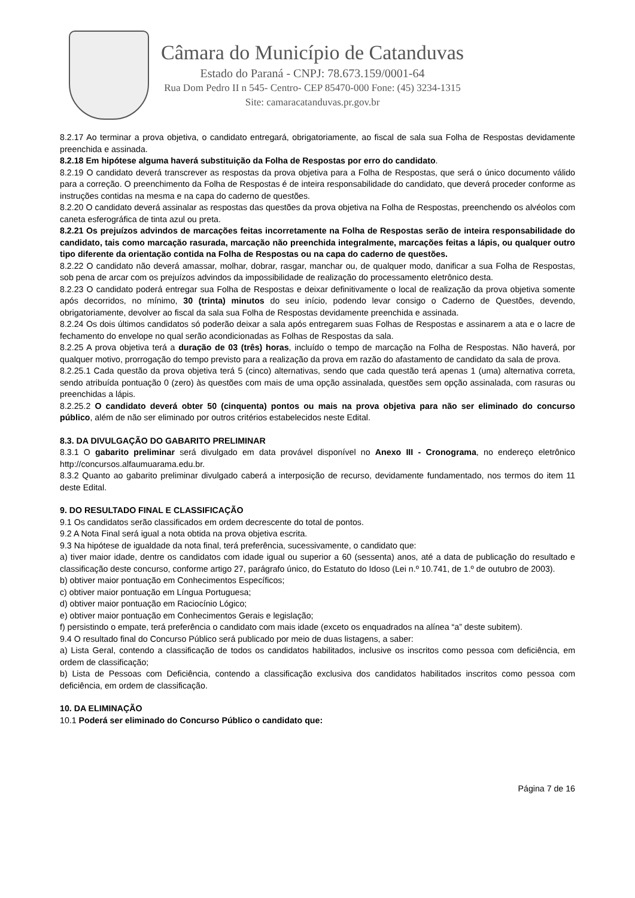Câmara do Município de Catanduvas
Estado do Paraná - CNPJ: 78.673.159/0001-64
Rua Dom Pedro II n 545- Centro- CEP 85470-000 Fone: (45) 3234-1315
Site: camaracatanduvas.pr.gov.br
8.2.17 Ao terminar a prova objetiva, o candidato entregará, obrigatoriamente, ao fiscal de sala sua Folha de Respostas devidamente preenchida e assinada.
8.2.18 Em hipótese alguma haverá substituição da Folha de Respostas por erro do candidato.
8.2.19 O candidato deverá transcrever as respostas da prova objetiva para a Folha de Respostas, que será o único documento válido para a correção. O preenchimento da Folha de Respostas é de inteira responsabilidade do candidato, que deverá proceder conforme as instruções contidas na mesma e na capa do caderno de questões.
8.2.20 O candidato deverá assinalar as respostas das questões da prova objetiva na Folha de Respostas, preenchendo os alvéolos com caneta esferográfica de tinta azul ou preta.
8.2.21 Os prejuízos advindos de marcações feitas incorretamente na Folha de Respostas serão de inteira responsabilidade do candidato, tais como marcação rasurada, marcação não preenchida integralmente, marcações feitas a lápis, ou qualquer outro tipo diferente da orientação contida na Folha de Respostas ou na capa do caderno de questões.
8.2.22 O candidato não deverá amassar, molhar, dobrar, rasgar, manchar ou, de qualquer modo, danificar a sua Folha de Respostas, sob pena de arcar com os prejuízos advindos da impossibilidade de realização do processamento eletrônico desta.
8.2.23 O candidato poderá entregar sua Folha de Respostas e deixar definitivamente o local de realização da prova objetiva somente após decorridos, no mínimo, 30 (trinta) minutos do seu início, podendo levar consigo o Caderno de Questões, devendo, obrigatoriamente, devolver ao fiscal da sala sua Folha de Respostas devidamente preenchida e assinada.
8.2.24 Os dois últimos candidatos só poderão deixar a sala após entregarem suas Folhas de Respostas e assinarem a ata e o lacre de fechamento do envelope no qual serão acondicionadas as Folhas de Respostas da sala.
8.2.25 A prova objetiva terá a duração de 03 (três) horas, incluído o tempo de marcação na Folha de Respostas. Não haverá, por qualquer motivo, prorrogação do tempo previsto para a realização da prova em razão do afastamento de candidato da sala de prova.
8.2.25.1 Cada questão da prova objetiva terá 5 (cinco) alternativas, sendo que cada questão terá apenas 1 (uma) alternativa correta, sendo atribuída pontuação 0 (zero) às questões com mais de uma opção assinalada, questões sem opção assinalada, com rasuras ou preenchidas a lápis.
8.2.25.2 O candidato deverá obter 50 (cinquenta) pontos ou mais na prova objetiva para não ser eliminado do concurso público, além de não ser eliminado por outros critérios estabelecidos neste Edital.
8.3. DA DIVULGAÇÃO DO GABARITO PRELIMINAR
8.3.1 O gabarito preliminar será divulgado em data provável disponível no Anexo III - Cronograma, no endereço eletrônico http://concursos.alfaumuarama.edu.br.
8.3.2 Quanto ao gabarito preliminar divulgado caberá a interposição de recurso, devidamente fundamentado, nos termos do item 11 deste Edital.
9. DO RESULTADO FINAL E CLASSIFICAÇÃO
9.1 Os candidatos serão classificados em ordem decrescente do total de pontos.
9.2 A Nota Final será igual a nota obtida na prova objetiva escrita.
9.3 Na hipótese de igualdade da nota final, terá preferência, sucessivamente, o candidato que:
a) tiver maior idade, dentre os candidatos com idade igual ou superior a 60 (sessenta) anos, até a data de publicação do resultado e classificação deste concurso, conforme artigo 27, parágrafo único, do Estatuto do Idoso (Lei n.º 10.741, de 1.º de outubro de 2003).
b) obtiver maior pontuação em Conhecimentos Específicos;
c) obtiver maior pontuação em Língua Portuguesa;
d) obtiver maior pontuação em Raciocínio Lógico;
e) obtiver maior pontuação em Conhecimentos Gerais e legislação;
f) persistindo o empate, terá preferência o candidato com mais idade (exceto os enquadrados na alínea “a” deste subitem).
9.4 O resultado final do Concurso Público será publicado por meio de duas listagens, a saber:
a) Lista Geral, contendo a classificação de todos os candidatos habilitados, inclusive os inscritos como pessoa com deficiência, em ordem de classificação;
b) Lista de Pessoas com Deficiência, contendo a classificação exclusiva dos candidatos habilitados inscritos como pessoa com deficiência, em ordem de classificação.
10. DA ELIMINAÇÃO
10.1 Poderá ser eliminado do Concurso Público o candidato que:
Página 7 de 16